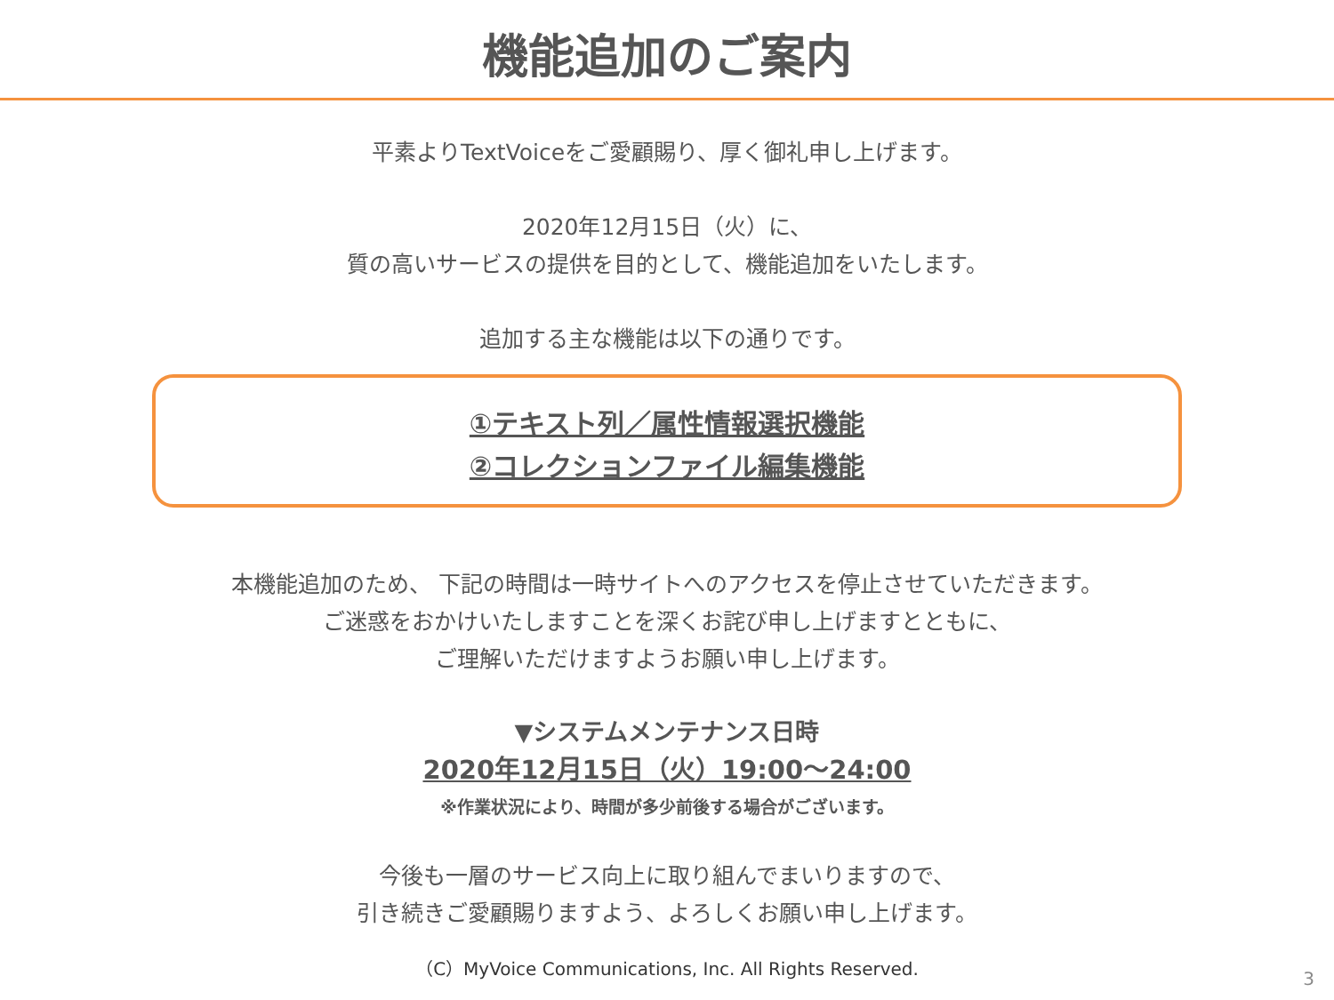機能追加のご案内
平素よりTextVoiceをご愛顧賜り、厚く御礼申し上げます。
2020年12月15日（火）に、
質の高いサービスの提供を目的として、機能追加をいたします。
追加する主な機能は以下の通りです。
①テキスト列／属性情報選択機能
②コレクションファイル編集機能
本機能追加のため、 下記の時間は一時サイトへのアクセスを停止させていただきます。
ご迷惑をおかけいたしますことを深くお詫び申し上げますとともに、
ご理解いただけますようお願い申し上げます。
▼システムメンテナンス日時
2020年12月15日（火）19:00～24:00
※作業状況により、時間が多少前後する場合がございます。
今後も一層のサービス向上に取り組んでまいりますので、
引き続きご愛顧賜りますよう、よろしくお願い申し上げます。
（C）MyVoice Communications, Inc. All Rights Reserved.
3